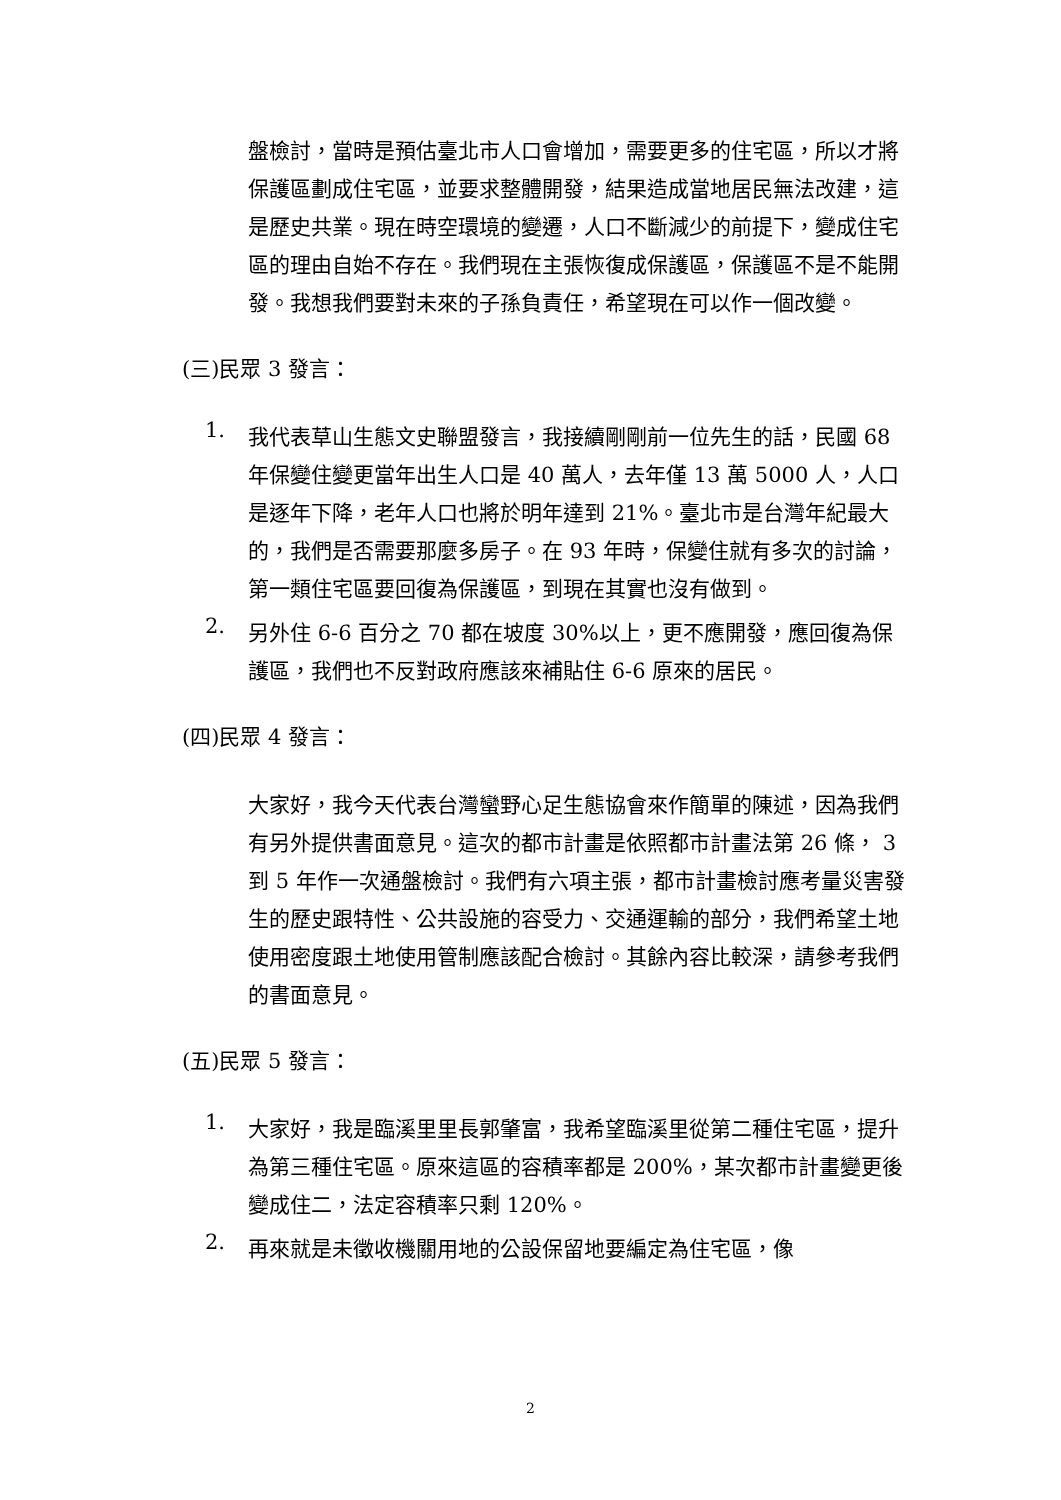盤檢討，當時是預估臺北市人口會增加，需要更多的住宅區，所以才將保護區劃成住宅區，並要求整體開發，結果造成當地居民無法改建，這是歷史共業。現在時空環境的變遷，人口不斷減少的前提下，變成住宅區的理由自始不存在。我們現在主張恢復成保護區，保護區不是不能開發。我想我們要對未來的子孫負責任，希望現在可以作一個改變。
(三)民眾 3 發言：
1.
我代表草山生態文史聯盟發言，我接續剛剛前一位先生的話，民國 68 年保變住變更當年出生人口是 40 萬人，去年僅 13 萬 5000 人，人口是逐年下降，老年人口也將於明年達到 21%。臺北市是台灣年紀最大的，我們是否需要那麼多房子。在 93 年時，保變住就有多次的討論，第一類住宅區要回復為保護區，到現在其實也沒有做到。
2.
另外住 6-6 百分之 70 都在坡度 30%以上，更不應開發，應回復為保護區，我們也不反對政府應該來補貼住 6-6 原來的居民。
(四)民眾 4 發言：
大家好，我今天代表台灣蠻野心足生態協會來作簡單的陳述，因為我們有另外提供書面意見。這次的都市計畫是依照都市計畫法第 26 條， 3 到 5 年作一次通盤檢討。我們有六項主張，都市計畫檢討應考量災害發生的歷史跟特性、公共設施的容受力、交通運輸的部分，我們希望土地使用密度跟土地使用管制應該配合檢討。其餘內容比較深，請參考我們的書面意見。
(五)民眾 5 發言：
1.
大家好，我是臨溪里里長郭肇富，我希望臨溪里從第二種住宅區，提升為第三種住宅區。原來這區的容積率都是 200%，某次都市計畫變更後變成住二，法定容積率只剩 120%。
2.
再來就是未徵收機關用地的公設保留地要編定為住宅區，像
2